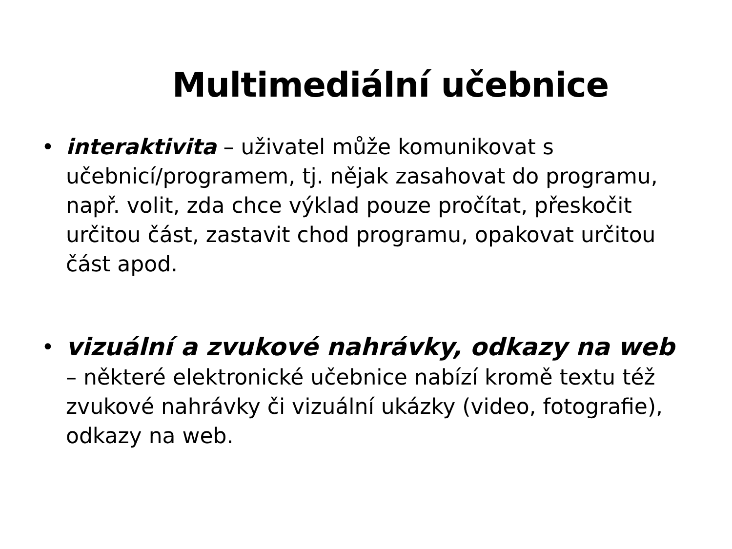Multimediální učebnice
• interaktivita – uživatel může komunikovat s učebnicí/programem, tj. nějak zasahovat do programu, např. volit, zda chce výklad pouze pročítat, přeskočit určitou část, zastavit chod programu, opakovat určitou část apod.
• vizuální a zvukové nahrávky, odkazy na web – některé elektronické učebnice nabízí kromě textu též zvukové nahrávky či vizuální ukázky (video, fotografie), odkazy na web.